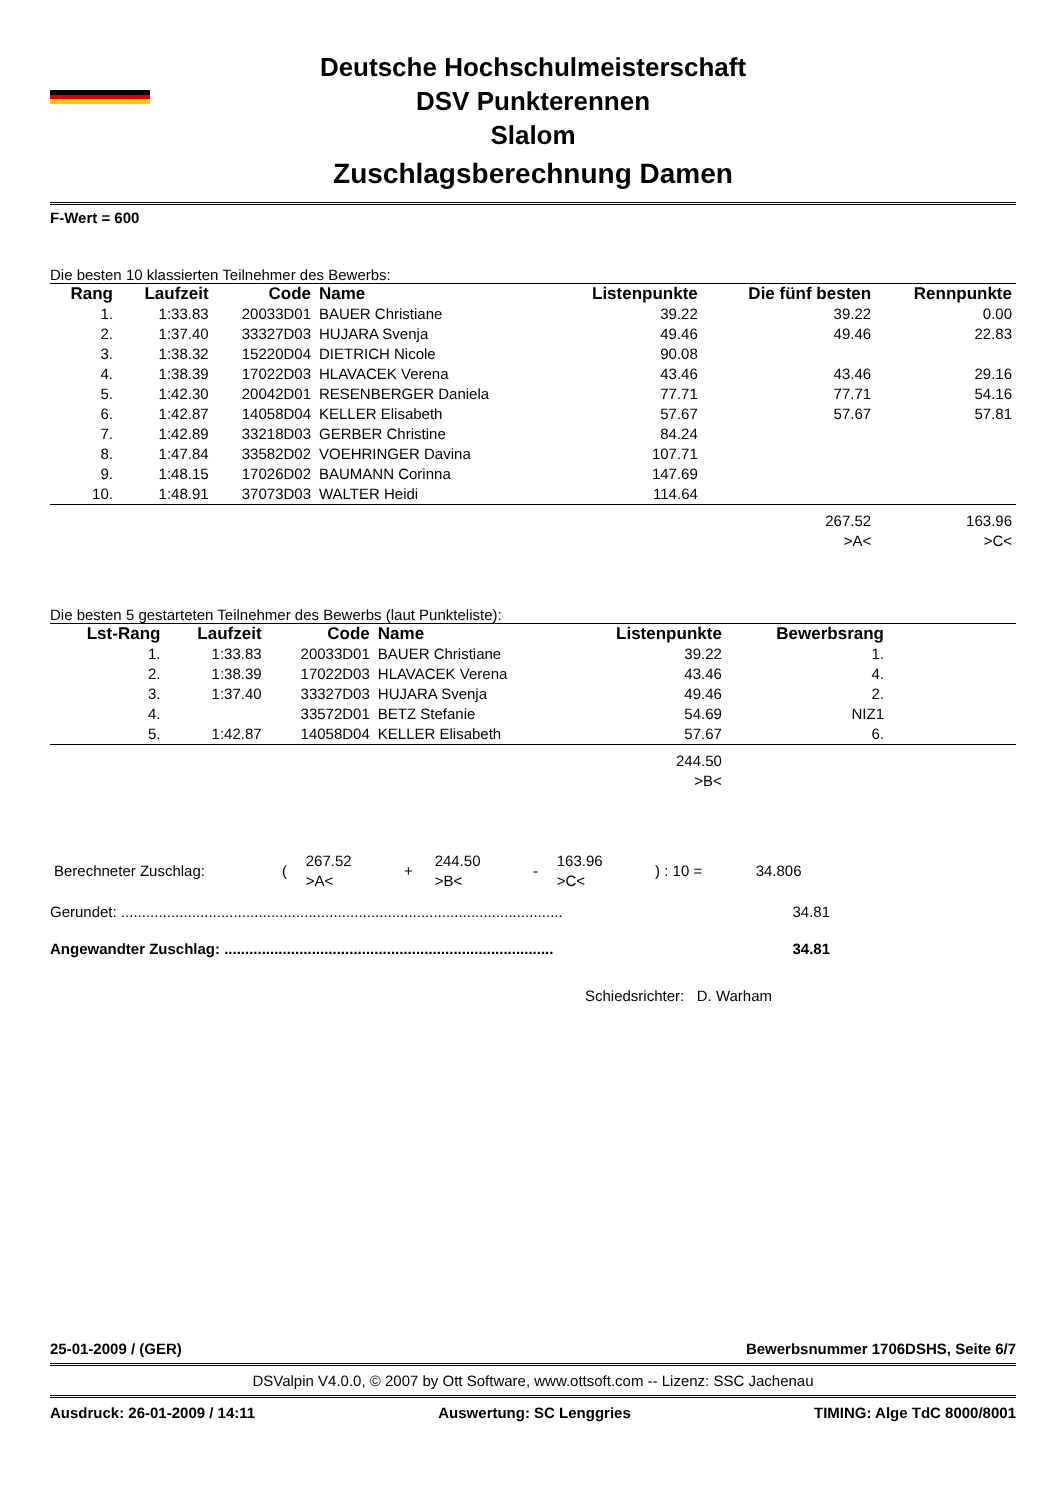Deutsche Hochschulmeisterschaft
DSV Punkterennen
Slalom
Zuschlagsberechnung Damen
F-Wert = 600
Die besten 10 klassierten Teilnehmer des Bewerbs:
| Rang | Laufzeit | Code | Name | Listenpunkte | Die fünf besten | Rennpunkte |
| --- | --- | --- | --- | --- | --- | --- |
| 1. | 1:33.83 | 20033D01 | BAUER Christiane | 39.22 | 39.22 | 0.00 |
| 2. | 1:37.40 | 33327D03 | HUJARA Svenja | 49.46 | 49.46 | 22.83 |
| 3. | 1:38.32 | 15220D04 | DIETRICH Nicole | 90.08 | | |
| 4. | 1:38.39 | 17022D03 | HLAVACEK Verena | 43.46 | 43.46 | 29.16 |
| 5. | 1:42.30 | 20042D01 | RESENBERGER Daniela | 77.71 | 77.71 | 54.16 |
| 6. | 1:42.87 | 14058D04 | KELLER Elisabeth | 57.67 | 57.67 | 57.81 |
| 7. | 1:42.89 | 33218D03 | GERBER Christine | 84.24 | | |
| 8. | 1:47.84 | 33582D02 | VOEHRINGER Davina | 107.71 | | |
| 9. | 1:48.15 | 17026D02 | BAUMANN Corinna | 147.69 | | |
| 10. | 1:48.91 | 37073D03 | WALTER Heidi | 114.64 | | |
| | | | | | 267.52 >A< | 163.96 >C< |
Die besten 5 gestarteten Teilnehmer des Bewerbs (laut Punkteliste):
| Lst-Rang | Laufzeit | Code | Name | Listenpunkte | Bewerbsrang | |
| --- | --- | --- | --- | --- | --- | --- |
| 1. | 1:33.83 | 20033D01 | BAUER Christiane | 39.22 | 1. | |
| 2. | 1:38.39 | 17022D03 | HLAVACEK Verena | 43.46 | 4. | |
| 3. | 1:37.40 | 33327D03 | HUJARA Svenja | 49.46 | 2. | |
| 4. | | 33572D01 | BETZ Stefanie | 54.69 | NIZ1 | |
| 5. | 1:42.87 | 14058D04 | KELLER Elisabeth | 57.67 | 6. | |
| | | | | 244.50 >B< | | |
| Berechneter Zuschlag: | ( | 267.52 >A< | + | 244.50 >B< | - | 163.96 >C< | ) : 10 = | 34.806 |
Gerundet: .......................................................................................................... 34.81
Angewandter Zuschlag: ............................................................................... 34.81
Schiedsrichter: D. Warham
25-01-2009 / (GER) Bewerbsnummer 1706DSHS, Seite 6/7
DSValpin V4.0.0, © 2007 by Ott Software, www.ottsoft.com -- Lizenz: SSC Jachenau
Ausdruck: 26-01-2009 / 14:11 Auswertung: SC Lenggries TIMING: Alge TdC 8000/8001